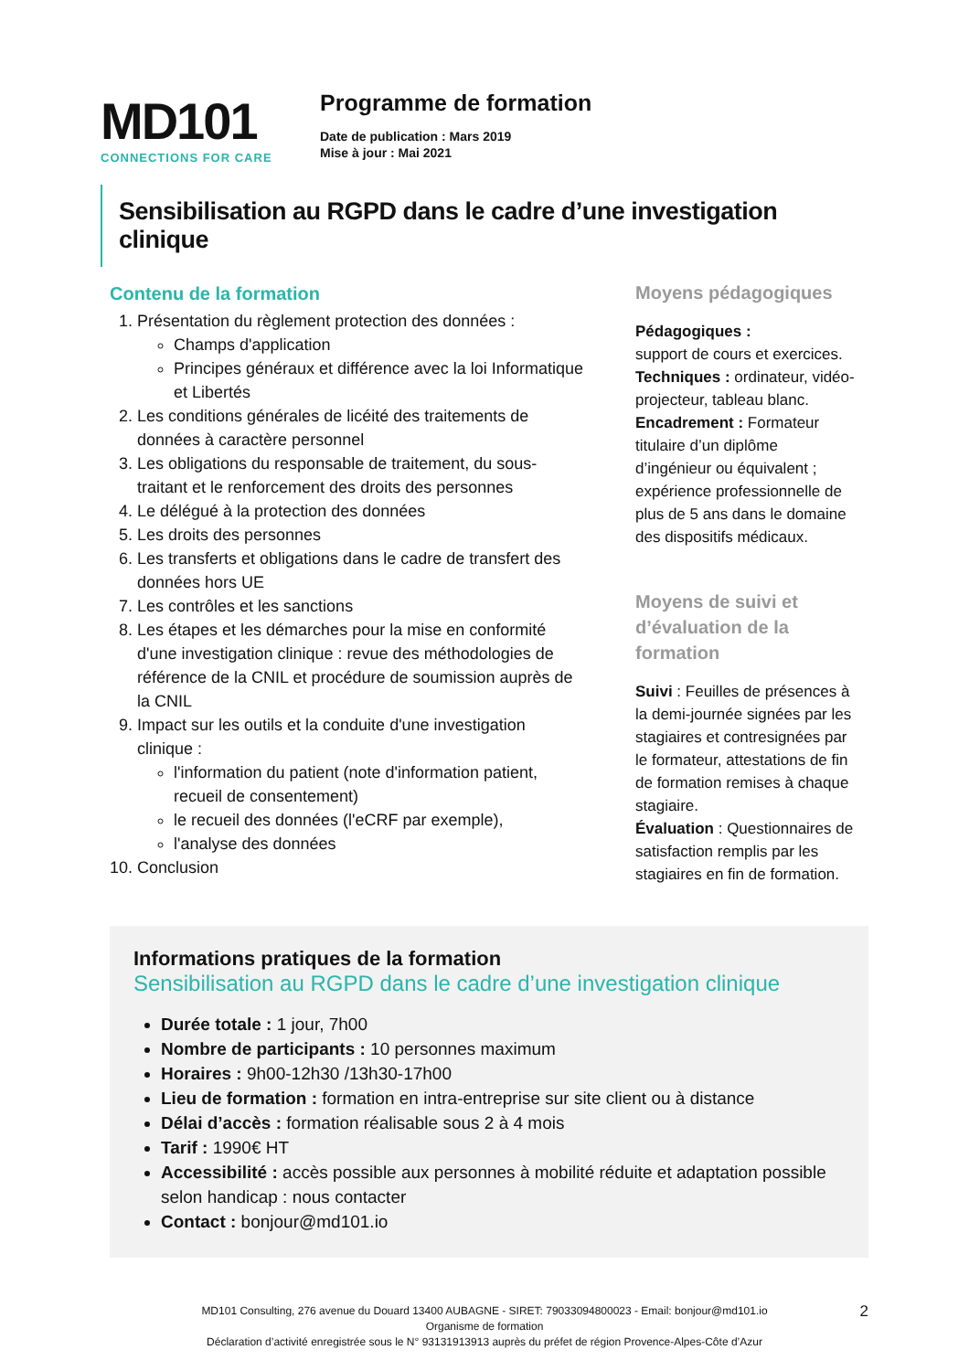MD101
CONNECTIONS FOR CARE
Programme de formation
Date de publication : Mars 2019
Mise à jour : Mai 2021
Sensibilisation au RGPD dans le cadre d’une investigation clinique
Contenu de la formation
1. Présentation du règlement protection des données :
Champs d'application
Principes généraux et différence avec la loi Informatique et Libertés
2. Les conditions générales de licéité des traitements de données à caractère personnel
3. Les obligations du responsable de traitement, du sous-traitant et le renforcement des droits des personnes
4. Le délégué à la protection des données
5. Les droits des personnes
6. Les transferts et obligations dans le cadre de transfert des données hors UE
7. Les contrôles et les sanctions
8. Les étapes et les démarches pour la mise en conformité d'une investigation clinique : revue des méthodologies de référence de la CNIL et procédure de soumission auprès de la CNIL
9. Impact sur les outils et la conduite d'une investigation clinique :
l'information du patient (note d'information patient, recueil de consentement)
le recueil des données (l'eCRF par exemple),
l'analyse des données
10. Conclusion
Moyens pédagogiques
Pédagogiques :
support de cours et exercices.
Techniques : ordinateur, vidéo-projecteur, tableau blanc.
Encadrement : Formateur titulaire d’un diplôme d’ingénieur ou équivalent ; expérience professionnelle de plus de 5 ans dans le domaine des dispositifs médicaux.
Moyens de suivi et d’évaluation de la formation
Suivi : Feuilles de présences à la demi-journée signées par les stagiaires et contresignées par le formateur, attestations de fin de formation remises à chaque stagiaire.
Évaluation : Questionnaires de satisfaction remplis par les stagiaires en fin de formation.
Informations pratiques de la formation
Sensibilisation au RGPD dans le cadre d’une investigation clinique
Durée totale : 1 jour, 7h00
Nombre de participants : 10 personnes maximum
Horaires : 9h00-12h30 /13h30-17h00
Lieu de formation : formation en intra-entreprise sur site client ou à distance
Délai d’accès : formation réalisable sous 2 à 4 mois
Tarif : 1990€ HT
Accessibilité : accès possible aux personnes à mobilité réduite et adaptation possible selon handicap : nous contacter
Contact : bonjour@md101.io
2 MD101 Consulting, 276 avenue du Douard 13400 AUBAGNE - SIRET: 79033094800023 - Email: bonjour@md101.io
Organisme de formation
Déclaration d’activité enregistrée sous le N° 93131913913 auprès du préfet de région Provence-Alpes-Côte d’Azur